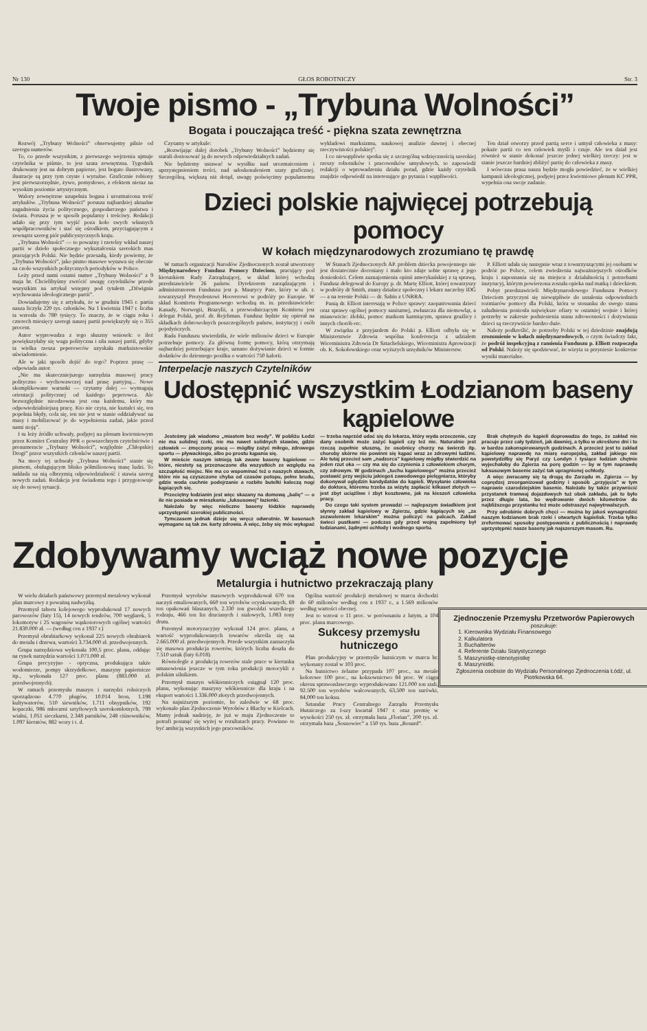Nr 130 GŁOS ROBOTNICZY Str. 3
Twoje pismo - „Trybuna Wolności”
Bogata i pouczająca treść - piękna szata zewnętrzna
Rozwój „Trybuny Wolności” obserwujemy pilnie od szeregu numerów.
To, co przede wszystkim, z pierwszego wejrzenia ujmuje czytelnika w piśmie, to jest szata zewnętrzna. Tygodnik drukowany jest na dobrym papierze, jest bogato ilustrowany, ilustracje są przy tym czyste i wyraźne. Graficznie robiony jest pierwszorzędnie, żywo, pomysłowo, z efektem nieraz na wysokim poziomie artystycznym.
Walory zewnętrzne uzupełnia bogata i urozmaicona treść artykułów. „Trybuna Wolności” porusza najbardziej aktualne zagadnienia życia politycznego, gospodarczego państwa i świata. Porusza je w sposób popularny i treściwy. Redakcji udało się przy tym wyjść poza koło swych własnych współpracowników i stać się ośrodkiem, przyciągającym z zewnątrz szereg piór publicystycznych kraju.
„Trybuna Wolności” — to poważny i rzetelny wkład naszej partii w dzieło społecznego wykształcenia szerokich mas pracujących Polski. Nie będzie przesadą, kiedy powiemy, że „Trybuna Wolności”, jako pismo masowe wysuwa się obecnie na czoło wszystkich politycznych periodyków w Polsce.
Leży przed nami ostatni numer „Trybuny Wolności” z 9 maja br. Chcielibyśmy zwrócić uwagę czytelników przede wszystkim na artykuł wstępny pod tytułem „Dźwignia wychowania ideologicznego partii”.
Dowiadujemy się z artykułu, że w grudniu 1945 r. partia nasza liczyła 220 tys. członków. Na 1 kwietnia 1947 r. liczba ta wzrosła do 780 tysięcy. To znaczy, że w ciągu roku i czterech miesięcy szeregi naszej partii powiększyły się o 355 procent.
Autor wyprowadza z tego słuszny wniosek: o ileż powiększyłaby się waga polityczna i siła naszej partii, gdyby ta wielka rzesza peperowców uzyskała marksistowskie uświadomienie.
Ale w jaki sposób dojść do tego? Poprzez prasę — odpowiada autor.
„Nie ma skuteczniejszego narzędzia masowej pracy polityczno - wychowawczej nad prasę partyjną... Nowe skomplikowane warunki — czytamy dalej — wymagają orientacji politycznej od każdego peperowca. Ale bezwzględnie nieodzowna jest ona każdemu, który ma odpowiedzialniejszą pracę. Kto nie czyta, nie kształci się, ten popełnia błędy, cofa się, ten nie jest w stanie oddziaływać na masy i mobilizować je do wypełnienia zadań, jakie przed nami stoją”.
I tu leży źródło uchwały, podjętej na plenum kwietniowym przez Komitet Centralny PPR o powszechnym czytelnictwie i prenumeracie „Trybuny Wolności”, względnie „Chłopskiej Drogi” przez wszystkich członków naszej partii.
Na mocy tej uchwały „Trybuna Wolności” stanie się pismem, obsługującym blisko półmilionową masę ludzi. To nakłada na nią olbrzymią odpowiedzialność i stawia szereg nowych zadań. Redakcja jest świadoma tego i przygotowuje się do nowej sytuacji.
Czytamy w artykule:
„Rozwijając dalej dorobek „Trybuny Wolności” będziemy się starali dostosować ją do nowych odpowiedzialnych zadań.
Nie będziemy ustawać w wysiłku nad urozmaiceniem i uprzystępnieniem treści, nad udoskonaleniem szaty graficznej. Szczególną, większą niż dotąd, uwagę poświęcimy popularnemu wykładowi marksizmu, naukowej analizie dawnej i obecnej rzeczywistości polskiej”.
I co niewątpliwie spotka się z szczególną wdzięcznością szerokiej rzeszy robotników i pracowników umysłowych, to zapowiedź redakcji o wprowadzeniu działu porad, gdzie każdy czytelnik znajdzie odpowiedź na interesujące go pytania i wątpliwości.
Ten dział otworzy przed partią serce i umysł człowieka z masy: pokaże partii co ten człowiek myśli i czuje. Ale ten dział jest również w stanie dokonać jeszcze jednej wielkiej rzeczy: jest w stanie jeszcze bardziej zbliżyć partię do człowieka z masy.
I wówczas prasa nasza będzie mogła powiedzieć, że w wielkiej kampanii ideologicznej, podjętej przez kwietniowe plenum KC PPR, wypełnia ona swoje zadanie.
Dzieci polskie najwięcej potrzebują pomocy
W kołach międzynarodowych zrozumiano tę prawdę
W ramach organizacji Narodów Zjednoczonych został utworzony Międzynarodowy Fundusz Pomocy Dzieciom, pracujący pod kierunkiem Rady Zarządzającej, w skład której wchodzą przedstawiciele 26 państw. Dyrektorem zarządzającym i administratorem Funduszu jest p. Maurycy Pate, który w ub. r. towarzyszył Prezydentowi Hooverowi w podróży po Europie. W skład Komitetu Programowego wchodzą m. in. przedstawiciele: Kanady, Norwegii, Brazylii, a przewodniczącym Komitetu jest delegat Polski, prof. dr. Rejchman. Fundusz będzie się opierał na składkach dobrowolnych poszczególnych państw, instytucyj i osób pojedyńczych.
Rada Funduszu stwierdziła, że wiele milionów dzieci w Europie potrzebuje pomocy. Za główną formę pomocy, którą otrzymają najbardziej potrzebujące kraje, uznano dożywianie dzieci w formie dodatków do dziennego posiłku o wartości 750 kalorii.
W Stanach Zjednoczonych AP. problem dziecka powojennego nie jest dostatecznie doceniany i mało kto zdaje sobie sprawę z jego doniosłości. Celem zaznajomienia opinii amerykańskiej z tą sprawą, Fundusz delegował do Europy p. dr. Martę Elliott, której towarzyszy w podróży dr Smith, znany działacz społeczny i lekarz naczelny IDG — a na terenie Polski — dr. Sabin z UNRRA.
Panią dr. Elliott interesują w Polsce sprawy: zaopatrowania dzieci oraz sprawy ogólnej pomocy sanitarnej, zwłaszcza dla niemowląt, a mianowicie: żłobki, pomoc matkom karmiącym, sprawa gruźlicy i innych chorób etc.
W związku z przyjazdem do Polski p. Elliott odbyła się w Ministerstwie Zdrowia wspólna konferencja z udziałem Wiceministra Zdrowia Dr Sztachelskiego, Wiceministra Aprowizacji ob. K. Sokołowskiego oraz wyższych urzędników Ministerstw.
P. Elliott udała się następnie wraz z towarzyszącymi jej osobami w podróż po Polsce, celem zwiedzenia najważniejszych ośrodków kraju i zapoznania się na miejscu z działalnością i potrzebami instytucyj, którym powierzona została opieka nad matką i dzieckiem.
Pobyt przedstawicieli Międzynarodowego Funduszu Pomocy Dzieciom przyczyni się niewątpliwie do ustalenia odpowiednich rozmiarów pomocy dla Polski, która w stosunku do swego stanu zaludnienia poniosła największe ofiary w ostatniej wojnie i której potrzeby w zakresie podniesienia stanu zdrowotności i dożywiania dzieci są rzeczywiście bardzo duże.
Należy podkreślić, że potrzeby Polski w tej dziedzinie znajdują zrozumienie w kołach międzynarodowych, o czym świadczy fakt, że podróż inspekcyjną z ramienia Funduszu p. Elliott rozpoczęła od Polski. Należy się spodziewać, że wizyta ta przyniesie konkretne wyniki materialne.
Interpelacje naszych Czytelników
Udostępnić wszystkim Łodzianom baseny kąpielowe
Jesteśmy jak wiadomo „miastem bez wody”. W pobliżu Łodzi nie ma solidnej rzeki, nie ma nawet solidnych stawów, gdzie człowiek — zmęczony pracą — mógłby zażyć miłego, zdrowego sportu — pływackiego, albo po prostu kąpania się.
W mieście naszym istnieją tak zwane baseny kąpielowe — które, niestety są przeznaczone dla wszystkich ze względu na szczupłość miejsc. Nie ma co wspominać też o naszych stawach, które nie są czyszczone chyba od czasów potopu, pełne brudu, gdzie woda cuchnie podejrzanie a rozbite butelki kaleczą nogi kąpiących się.
Przeciętny łodzianin jest więc skazany na domową „balię” — o ile nie posiada w mieszkaniu „luksusowej” łazienki.
Należało by więc nieliczne baseny łódzkie naprawdę uprzystępnić szerokiej publiczności.
Tymczasem jednak dzieje się wręcz odwrotnie. W basenach wymagane są tak zw. karty zdrowia. A więc, żeby się móc wykąpać — trzeba naprzód udać się do lekarza, który wyda orzeczenie, czy dany osobnik może zażyć kąpieli czy też nie. Naturalnie jest rzeczą zupełnie słuszną, że osobnicy chorzy na świerzb itp. choroby skórne nie powinni się kąpać wraz ze zdrowymi ludźmi. Ale tutaj przecież sam „nadzorca” kąpielowy mógłby stwierdzić na jeden rzut oka — czy ma się do czynienia z człowiekiem chorym, czy zdrowym. W godzinach „tuchu kąpielowego” można przecież postawić przy wejściu jakiegoś zawodowego pielęgniarza, któryby dokonywał oględzin kandydatów do kąpieli. Wysyłanie człowieka do doktora, któremu trzeba za wizytę zapłacić kilkaset złotych — jest zbyt uciążliwe i zbyt kosztowne, jak na kieszeń człowieka pracy.
Do czego taki system prowadzi — najlepszym świadkiem jest słynny zakład kąpielowy w Zgierzu, gdzie kąpiących się „za zezwoleniem lekarskim” można policzyć na palcach. Zakład świeci pustkami — podczas gdy przed wojną zapełniony był łodzianami, żądnymi ochłody i wodnego sportu.
Brak chętnych do kąpieli doprowadza do tego, że zakład nie pracuje przez cały tydzień, jak dawniej, a tylko w określone dni i to w bardzo zakonspirowanych godzinach. A przecież jest to zakład kąpielowy naprawdę na miarę europejską, zakład jakiego nie powstydziłby się Paryż czy Londyn i tysiące łodzian chętnie wyjechałoby do Zgierza na porę godzin — by w tym naprawdę luksusowym basenie zażyć tak upragnionej ochłody.
A więc zwracamy się tą drogą do Zarządu m. Zgierza — by coprędzej zreorganizował godziny i sposób „przyjęcia” w tym naprawie czarodziejskim basenie. Należało by także przywrócić przystanek tramwaj dojazdowych tuż obok zakładu, jak to było przez długie lata, bo wędrowanie dwóch kilometrów do najbliższego przystanku też może odstraszyć najwytrwalszych.
Przy odrobinie dobrych chęci — można by jakoś wynagrodzić naszym łodzianom brak rzeki i otwartych kąpielisk. Trzeba tylko zreformować sposoby postępowania z publicznością i naprawdę uprzystępnić nasze baseny jak najszerszym masom. Ru.
Zdobywamy wciąż nowe pozycje
Metalurgia i hutnictwo przekraczają plany
W wielu działach państwowy przemysł metalowy wykonał plan marcowy z poważną nadwyżką.
Przemysł taboru kolejowego wyprodukował 17 nowych parowozów (luty 15), 14 nowych tendrów, 700 węglarek, 5 lokomotyw i 25 wagonów wąskotorowych ogólnej wartości 21.830.000 zł. — (według cen z 1937 r.)
Przemysł obrabiarkowy wykonał 225 nowych obrabiarek do metalu i drzewa, wartości 3.734.000 zł. przedwojennych.
Grupa narzędziowa wykonała 100,5 proc. planu, oddając na rynek narzędzia wartości 1.071.000 zł.
Grupa precyzyjno - optyczna, produkująca także wodomierze, pompy skrzydełkowe, maszyny papiernicze itp., wykonała 127 proc. planu (883.000 zł. przedwojennych).
W ramach przemysłu maszyn i narzędzi rolniczych sporządzono 4.770 pługów, 10.014 bron, 1.198 kultywatorów, 510 siewników, 1.711 obsypników, 192 kopaczki, 986 młocarni sztyftowych szerokomłotnych, 799 wialni, 1.051 sieczkarni, 2.348 parników, 248 ciśnowników, 1.097 kieratów, 882 wozy i t. d.
Przemysł wyrobów masowych wyprodukował 670 ton naczyń emaliowanych, 660 ton wyrobów ocynkowanych, 69 ton opakowań blaszanych, 2.330 ton gwoździ wszelkiego rodzaju, 466 ton lin drucianych i stalowych, 1.083 tony drutu.
Przemysł motoryzacyjny wykonał 124 proc. planu, a wartość wyprodukowanych towarów określa się na 2.665.000 zł. przedwojennych. Przede wszystkim zaznaczyła się masowa produkcja rowerów, których liczba doszła do 7.510 sztuk (luty 6.018).
Równolegle z produkcją rowerów stale prace w kierunku umasowienia jeszcze w tym roku produkcji motocykli z polskim silnikiem.
Przemysł maszyn włókienniczych osiągnął 120 proc. planu, wykonując maszyny włókiennicze dla kraju i na eksport wartości 1.336.000 złotych przedwojennych.
Na najniższym poziomie, bo zaledwie w 68 proc. wykonało plan Zjednoczenie Wyrobów z Blachy w Kielcach. Mamy jednak nadzieję, że już w maju Zjednoczenie to potrafi posunąć się wyżej w rezultatach pracy. Powinno to być ambicją wszystkich jego pracowników.
Ogólna wartość produkcji metalowej w marcu dochodzi do 60 milionów według cen z 1937 r., a 1.569 milionów według wartości obecnej.
Jest to wzrost o 11 proc. w porównaniu z lutym, a 104 proc. planu marcowego.
Sukcesy przemysłu hutniczego
Plan produkcyjny w przemyśle hutniczym w marcu br. wykonany został w 103 proc.
Na hutnictwo żelazne przypada 107 proc., na metale kolorowe 100 proc., na koksownictwo 84 proc. W ciągu okresu sprawozdawczego wyprodukowano 121.000 ton stali, 92.500 ton wyrobów walcowanych, 63,500 ton surówki, 84,000 ton koksu.
Sztandar Pracy Centralnego Zarządu Przemysłu Hutniczego za I-szy kwartał 1947 r. oraz premię w wysokości 250 tys. zł. otrzymała huta „Florian”, 200 tys. zł. otrzymała huta „Sosnowiec” a 150 tys. huta „Renard”.
Zjednoczenie Przemysłu Przetworów Papierowych
poszukuje:
1. Kierownika Wydziału Finansowego
2. Kalkulatora
3. Buchalterów
4. Referente Działu Statystycznego
5. Maszynistkę-stenotypistkę
6. Maszynistki.
Zgłoszenia osobiste do Wydziału Personalnego Zjednoczenia Łódź, ul. Piotrkowska 64.